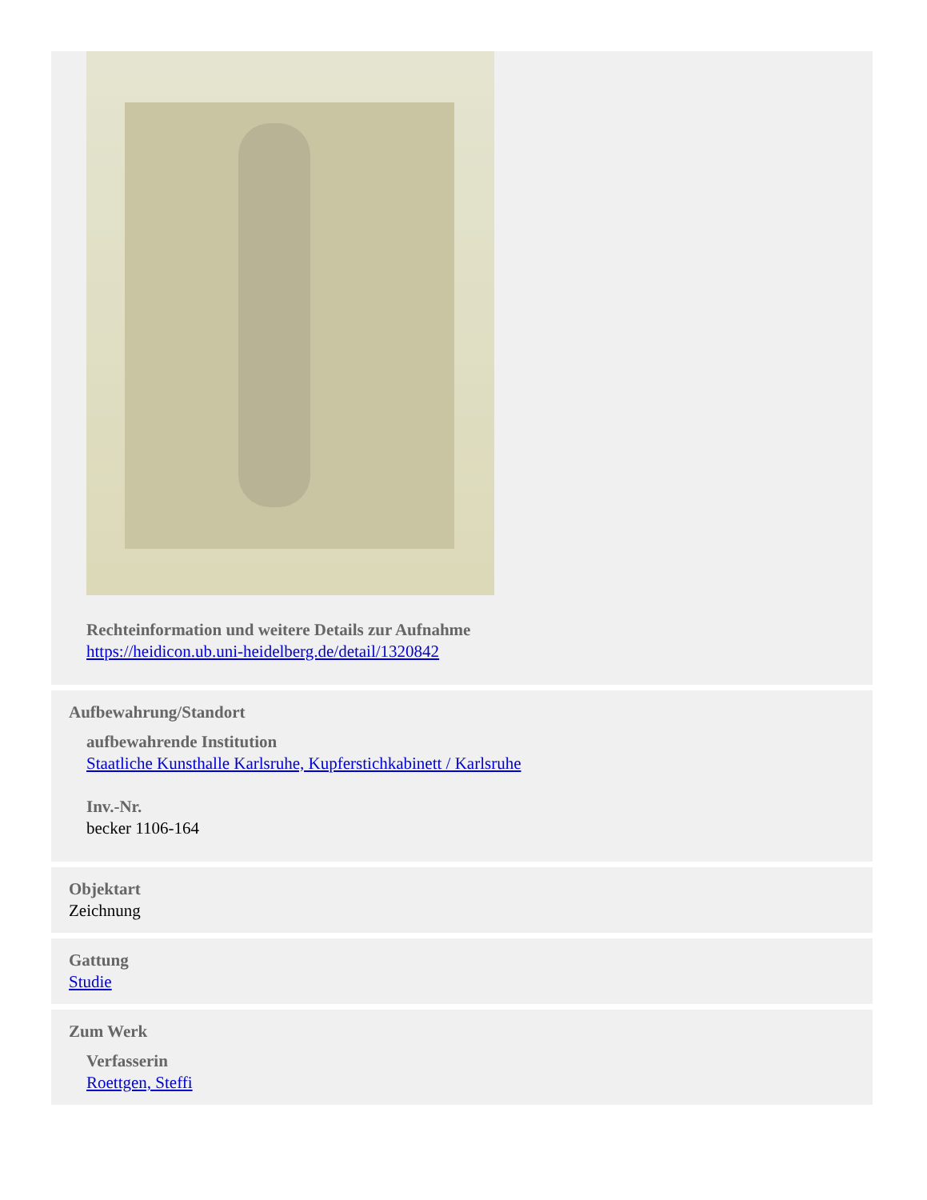Rechteinformation und weitere Details zur Aufnahme
https://heidicon.ub.uni-heidelberg.de/detail/1320842
Aufbewahrung/Standort
aufbewahrende Institution
Staatliche Kunsthalle Karlsruhe, Kupferstichkabinett / Karlsruhe
Inv.-Nr.
becker 1106-164
Objektart
Zeichnung
Gattung
Studie
Zum Werk
Verfasserin
Roettgen, Steffi